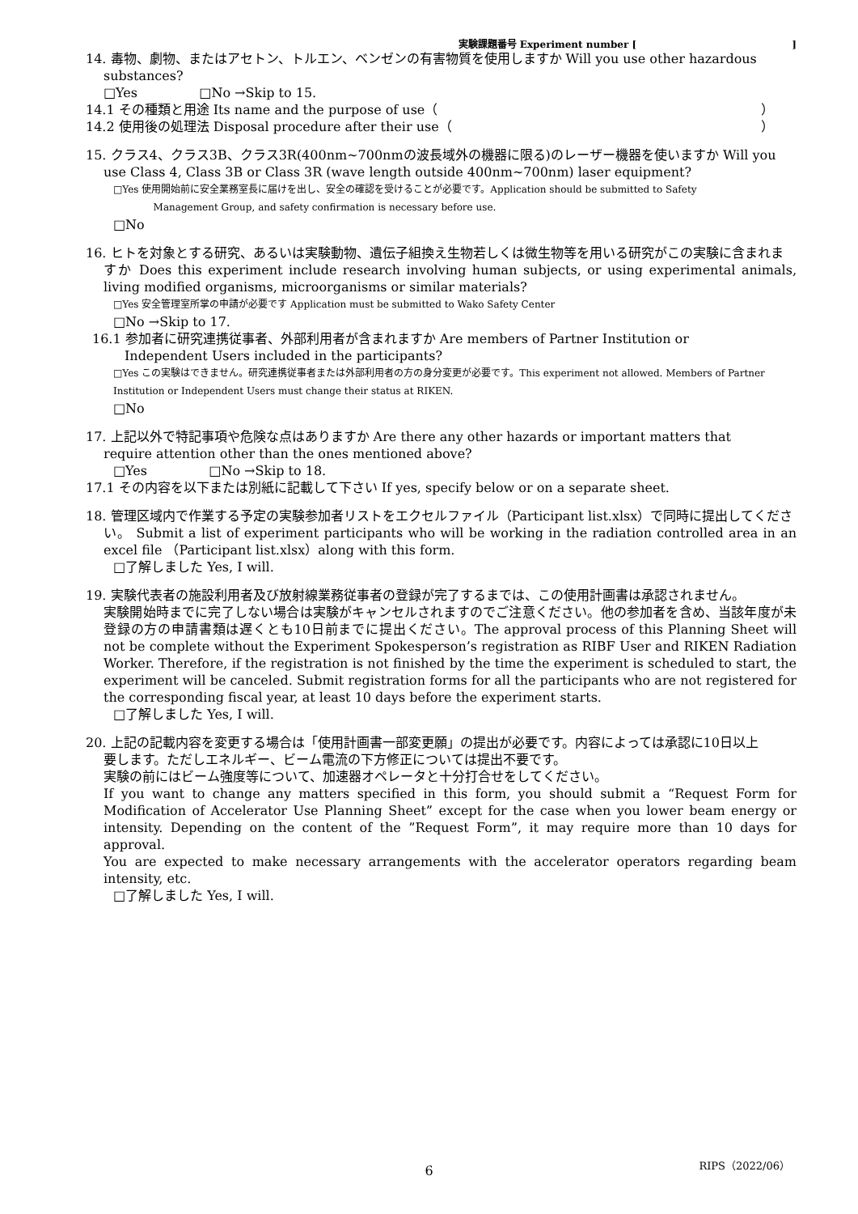実験課題番号 Experiment number [ ]
14. 毒物、劇物、またはアセトン、トルエン、ベンゼンの有害物質を使用しますか Will you use other hazardous
substances?
□Yes □No →Skip to 15.
14.1 その種類と用途 Its name and the purpose of use（ ）
14.2 使用後の処理法 Disposal procedure after their use（ ）
15. クラス4、クラス3B、クラス3R(400nm~700nmの波長域外の機器に限る)のレーザー機器を使いますか Will you
use Class 4, Class 3B or Class 3R (wave length outside 400nm~700nm) laser equipment?
□Yes 使用開始前に安全業務室長に届けを出し、安全の確認を受けることが必要です。Application should be submitted to Safety
Management Group, and safety confirmation is necessary before use.
□No
16. ヒトを対象とする研究、あるいは実験動物、遺伝子組換え生物若しくは微生物等を用いる研究がこの実験に含まれま
すか Does this experiment include research involving human subjects, or using experimental animals, living modified organisms, microorganisms or similar materials?
□Yes 安全管理室所掌の申請が必要です Application must be submitted to Wako Safety Center
□No →Skip to 17.
16.1 参加者に研究連携従事者、外部利用者が含まれますか Are members of Partner Institution or
Independent Users included in the participants?
□Yes この実験はできません。研究連携従事者または外部利用者の方の身分変更が必要です。This experiment not allowed. Members of Partner Institution or Independent Users must change their status at RIKEN.
□No
17. 上記以外で特記事項や危険な点はありますか Are there any other hazards or important matters that
require attention other than the ones mentioned above?
□Yes □No →Skip to 18.
17.1 その内容を以下または別紙に記載して下さい If yes, specify below or on a separate sheet.
18. 管理区域内で作業する予定の実験参加者リストをエクセルファイル（Participant list.xlsx）で同時に提出してくださ
い。 Submit a list of experiment participants who will be working in the radiation controlled area in an excel file （Participant list.xlsx）along with this form.
□了解しました Yes, I will.
19. 実験代表者の施設利用者及び放射線業務従事者の登録が完了するまでは、この使用計画書は承認されません。
実験開始時までに完了しない場合は実験がキャンセルされますのでご注意ください。他の参加者を含め、当該年度が未登録の方の申請書類は遅くとも10日前までに提出ください。The approval process of this Planning Sheet will not be complete without the Experiment Spokesperson’s registration as RIBF User and RIKEN Radiation Worker. Therefore, if the registration is not finished by the time the experiment is scheduled to start, the experiment will be canceled. Submit registration forms for all the participants who are not registered for the corresponding fiscal year, at least 10 days before the experiment starts.
□了解しました Yes, I will.
20. 上記の記載内容を変更する場合は「使用計画書一部変更願」の提出が必要です。内容によっては承認に10日以上
要します。ただしエネルギー、ビーム電流の下方修正については提出不要です。
実験の前にはビーム強度等について、加速器オペレータと十分打合せをしてください。
If you want to change any matters specified in this form, you should submit a “Request Form for Modification of Accelerator Use Planning Sheet” except for the case when you lower beam energy or intensity. Depending on the content of the ”Request Form”, it may require more than 10 days for approval.
You are expected to make necessary arrangements with the accelerator operators regarding beam intensity, etc.
□了解しました Yes, I will.
6 RIPS（2022/06）